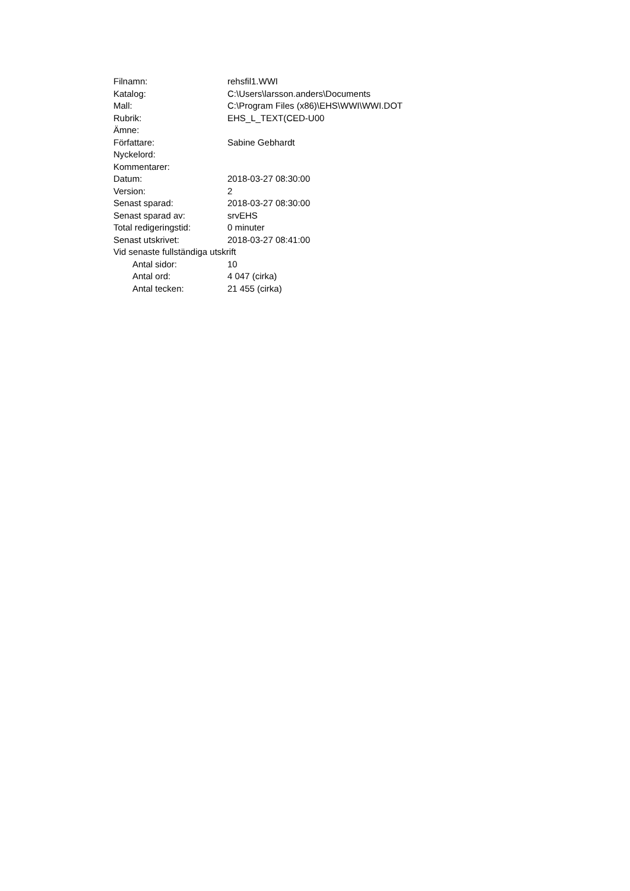Filnamn: rehsfil1.WWI
Katalog: C:\Users\larsson.anders\Documents
Mall: C:\Program Files (x86)\EHS\WWI\WWI.DOT
Rubrik: EHS_L_TEXT(CED-U00
Ämne:
Författare: Sabine Gebhardt
Nyckelord:
Kommentarer:
Datum: 2018-03-27 08:30:00
Version: 2
Senast sparad: 2018-03-27 08:30:00
Senast sparad av: srvEHS
Total redigeringstid: 0 minuter
Senast utskrivet: 2018-03-27 08:41:00
Vid senaste fullständiga utskrift
Antal sidor: 10
Antal ord: 4 047 (cirka)
Antal tecken: 21 455 (cirka)